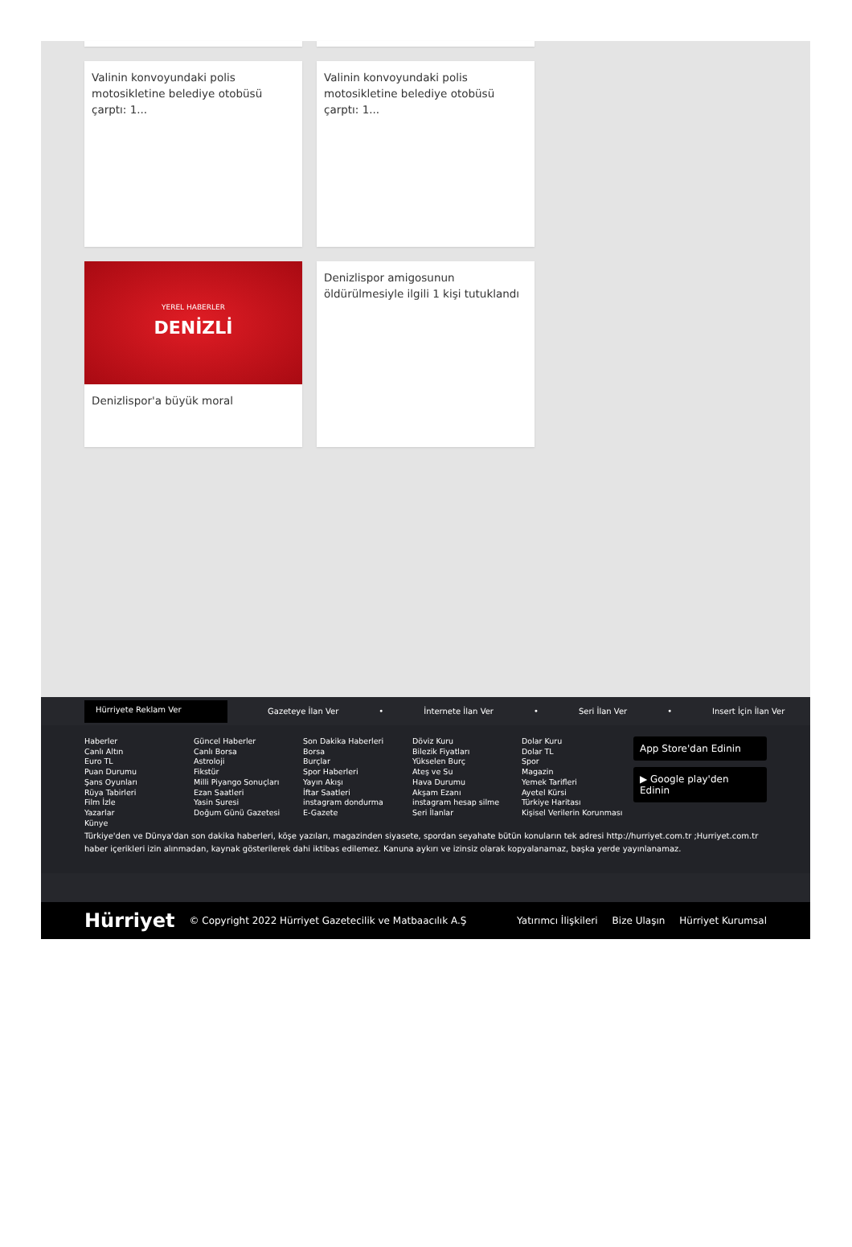Valinin konvoyundaki polis motosikletine belediye otobüsü çarptı: 1...
Valinin konvoyundaki polis motosikletine belediye otobüsü çarptı: 1...
YEREL HABERLER
DENİZLİ
Denizlispor'a büyük moral
Denizlispor amigosunun öldürülmesiyle ilgili 1 kişi tutuklandı
Hürriyete Reklam Ver
Gazeteye İlan Ver • İnternete İlan Ver • Seri İlan Ver • Insert İçin İlan Ver
Haberler
Canlı Altın
Euro TL
Puan Durumu
Şans Oyunları
Rüya Tabirleri
Film İzle
Yazarlar
Künye
Güncel Haberler
Canlı Borsa
Astroloji
Fikstür
Milli Piyango Sonuçları
Ezan Saatleri
Yasin Suresi
Doğum Günü Gazetesi
Son Dakika Haberleri
Borsa
Burçlar
Spor Haberleri
Yayın Akışı
İftar Saatleri
instagram dondurma
E-Gazete
Döviz Kuru
Bilezik Fiyatları
Yükselen Burç
Ateş ve Su
Hava Durumu
Akşam Ezanı
instagram hesap silme
Seri İlanlar
Dolar Kuru
Dolar TL
Spor
Magazin
Yemek Tarifleri
Ayetel Kürsi
Türkiye Haritası
Kişisel Verilerin Korunması
App Store'dan Edinin
▶ Google play'den Edinin
Türkiye'den ve Dünya'dan son dakika haberleri, köşe yazıları, magazinden siyasete, spordan seyahate bütün konuların tek adresi http://hurriyet.com.tr ;Hurriyet.com.tr haber içerikleri izin alınmadan, kaynak gösterilerek dahi iktibas edilemez. Kanuna aykırı ve izinsiz olarak kopyalanamaz, başka yerde yayınlanamaz.
Hürriyet © Copyright 2022 Hürriyet Gazetecilik ve Matbaacılık A.Ş Yatırımcı İlişkileri Bize Ulaşın Hürriyet Kurumsal